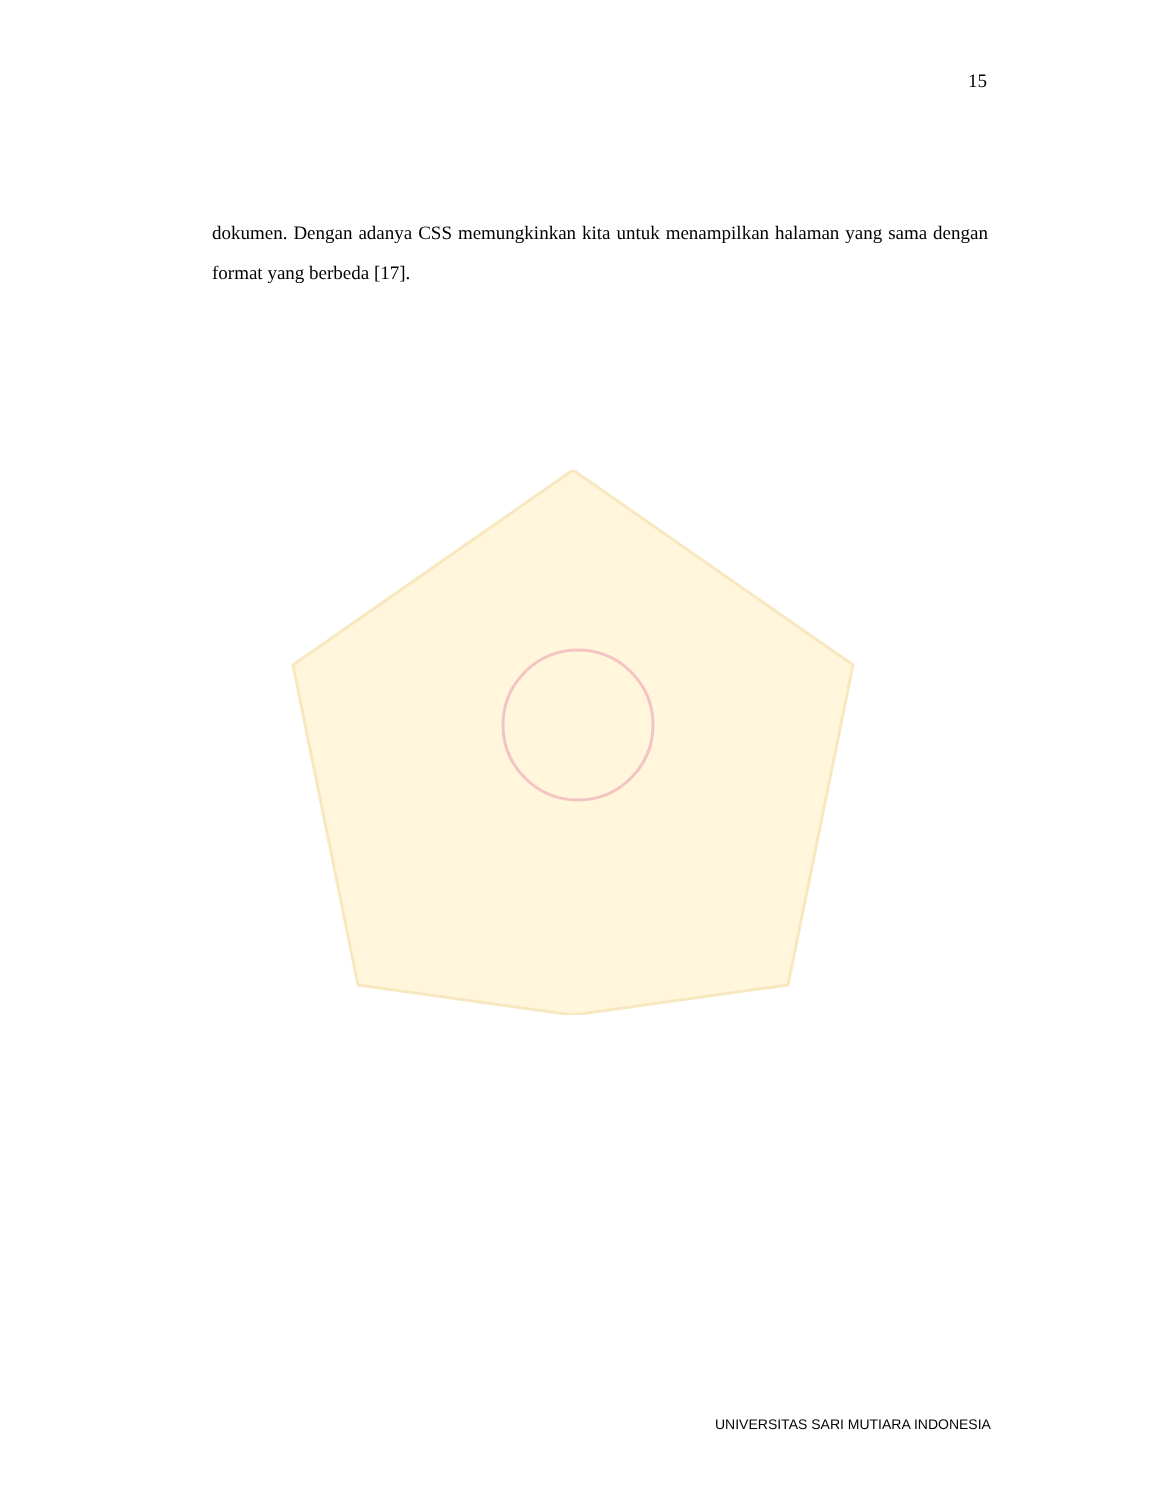15
dokumen. Dengan adanya CSS memungkinkan kita untuk menampilkan halaman yang sama dengan format yang berbeda [17].
UNIVERSITAS SARI MUTIARA INDONESIA